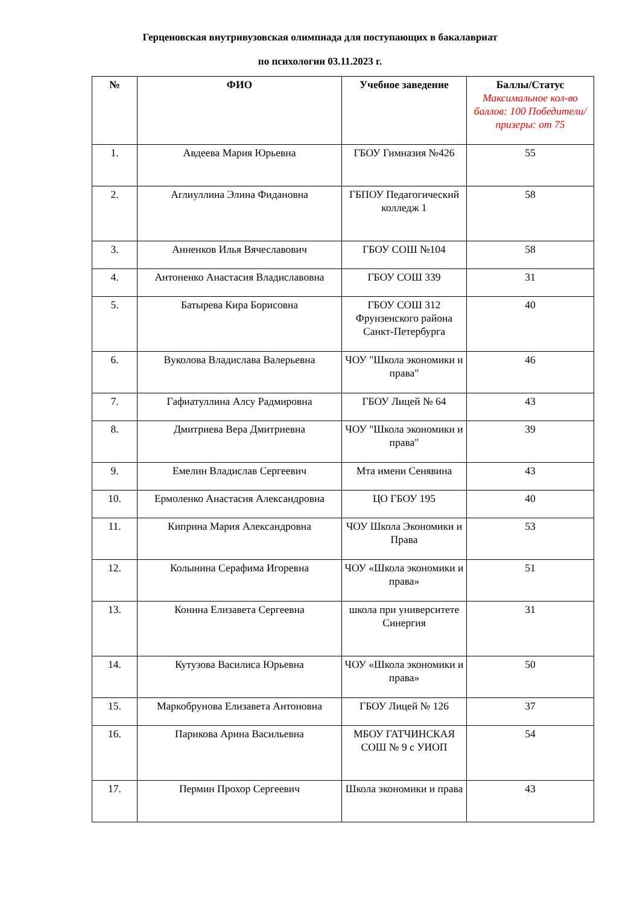Герценовская внутривузовская олимпиада для поступающих в бакалавриат
по психологии 03.11.2023 г.
| № | ФИО | Учебное заведение | Баллы/Статус Максимальное кол-во баллов: 100 Победители/призеры: от 75 |
| --- | --- | --- | --- |
| 1. | Авдеева Мария Юрьевна | ГБОУ Гимназия №426 | 55 |
| 2. | Аглиуллина Элина Фидановна | ГБПОУ Педагогический колледж 1 | 58 |
| 3. | Анненков Илья Вячеславович | ГБОУ СОШ №104 | 58 |
| 4. | Антоненко Анастасия Владиславовна | ГБОУ СОШ 339 | 31 |
| 5. | Батырева Кира Борисовна | ГБОУ СОШ 312 Фрунзенского района Санкт-Петербурга | 40 |
| 6. | Вуколова Владислава Валерьевна | ЧОУ "Школа экономики и права" | 46 |
| 7. | Гафиатуллина Алсу Радмировна | ГБОУ Лицей № 64 | 43 |
| 8. | Дмитриева Вера Дмитриевна | ЧОУ "Школа экономики и права" | 39 |
| 9. | Емелин Владислав Сергеевич | Мта имени Сенявина | 43 |
| 10. | Ермоленко Анастасия Александровна | ЦО ГБОУ 195 | 40 |
| 11. | Киприна Мария Александровна | ЧОУ Школа Экономики и Права | 53 |
| 12. | Колынина Серафима Игоревна | ЧОУ «Школа экономики и права» | 51 |
| 13. | Конина Елизавета Сергеевна | школа при университете Синергия | 31 |
| 14. | Кутузова Василиса Юрьевна | ЧОУ «Школа экономики и права» | 50 |
| 15. | Маркобрунова Елизавета Антоновна | ГБОУ Лицей № 126 | 37 |
| 16. | Парикова Арина Васильевна | МБОУ ГАТЧИНСКАЯ СОШ № 9 с УИОП | 54 |
| 17. | Пермин Прохор Сергеевич | Школа экономики и права | 43 |